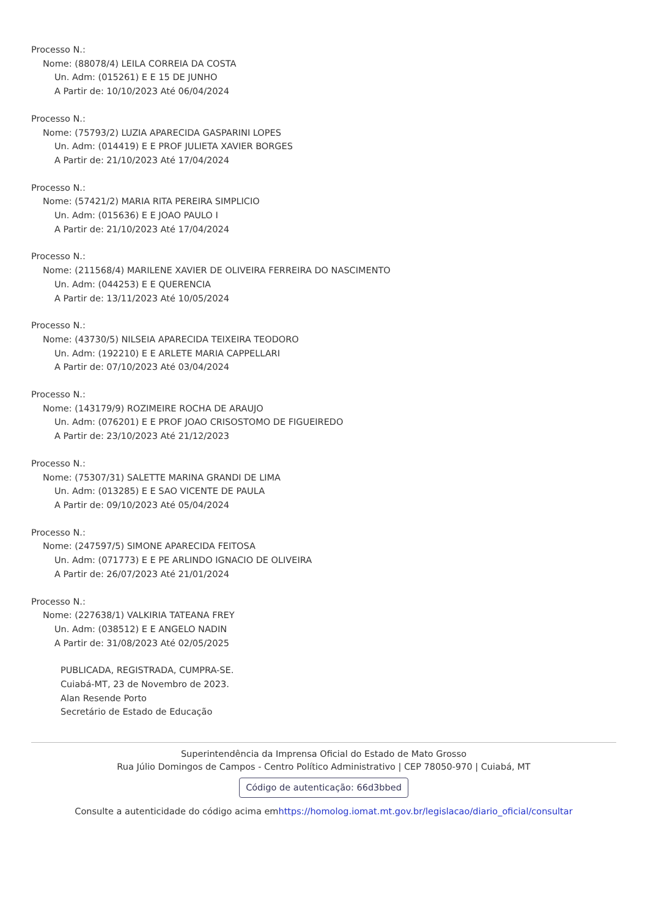Processo N.:
Nome: (88078/4) LEILA CORREIA DA COSTA
Un. Adm: (015261) E E 15 DE JUNHO
A Partir de: 10/10/2023 Até 06/04/2024
Processo N.:
Nome: (75793/2) LUZIA APARECIDA GASPARINI LOPES
Un. Adm: (014419) E E PROF JULIETA XAVIER BORGES
A Partir de: 21/10/2023 Até 17/04/2024
Processo N.:
Nome: (57421/2) MARIA RITA PEREIRA SIMPLICIO
Un. Adm: (015636) E E JOAO PAULO I
A Partir de: 21/10/2023 Até 17/04/2024
Processo N.:
Nome: (211568/4) MARILENE XAVIER DE OLIVEIRA FERREIRA DO NASCIMENTO
Un. Adm: (044253) E E QUERENCIA
A Partir de: 13/11/2023 Até 10/05/2024
Processo N.:
Nome: (43730/5) NILSEIA APARECIDA TEIXEIRA TEODORO
Un. Adm: (192210) E E ARLETE MARIA CAPPELLARI
A Partir de: 07/10/2023 Até 03/04/2024
Processo N.:
Nome: (143179/9) ROZIMEIRE ROCHA DE ARAUJO
Un. Adm: (076201) E E PROF JOAO CRISOSTOMO DE FIGUEIREDO
A Partir de: 23/10/2023 Até 21/12/2023
Processo N.:
Nome: (75307/31) SALETTE MARINA GRANDI DE LIMA
Un. Adm: (013285) E E SAO VICENTE DE PAULA
A Partir de: 09/10/2023 Até 05/04/2024
Processo N.:
Nome: (247597/5) SIMONE APARECIDA FEITOSA
Un. Adm: (071773) E E PE ARLINDO IGNACIO DE OLIVEIRA
A Partir de: 26/07/2023 Até 21/01/2024
Processo N.:
Nome: (227638/1) VALKIRIA TATEANA FREY
Un. Adm: (038512) E E ANGELO NADIN
A Partir de: 31/08/2023 Até 02/05/2025
PUBLICADA, REGISTRADA, CUMPRA-SE.
Cuiabá-MT, 23 de Novembro de 2023.
Alan Resende Porto
Secretário de Estado de Educação
Superintendência da Imprensa Oficial do Estado de Mato Grosso
Rua Júlio Domingos de Campos - Centro Político Administrativo | CEP 78050-970 | Cuiabá, MT
Código de autenticação: 66d3bbed
Consulte a autenticidade do código acima emhttps://homolog.iomat.mt.gov.br/legislacao/diario_oficial/consultar